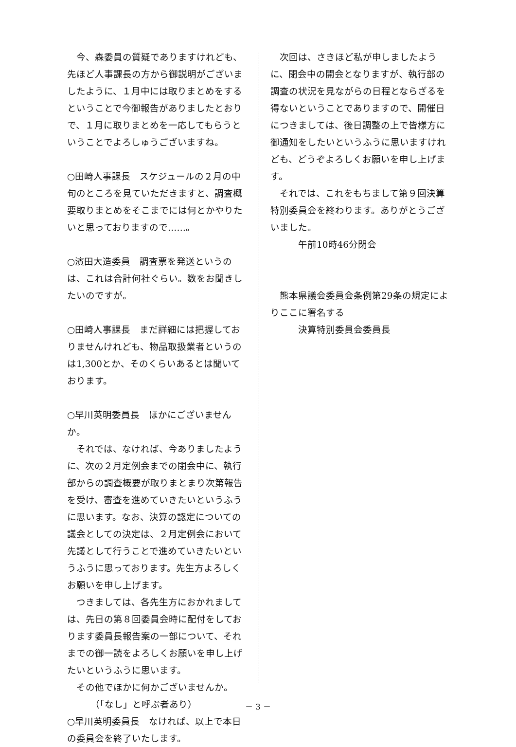今、森委員の質疑でありますけれども、先ほど人事課長の方から御説明がございましたように、１月中には取りまとめをするということで今御報告がありましたとおりで、１月に取りまとめを一応してもらうということでよろしゅうございますね。
○田崎人事課長　スケジュールの２月の中旬のところを見ていただきますと、調査概要取りまとめをそこまでには何とかやりたいと思っておりますので……。
○濱田大造委員　調査票を発送というのは、これは合計何社ぐらい。数をお聞きしたいのですが。
○田崎人事課長　まだ詳細には把握しておりませんけれども、物品取扱業者というのは1,300とか、そのくらいあるとは聞いております。
○早川英明委員長　ほかにございませんか。
　それでは、なければ、今ありましたように、次の２月定例会までの閉会中に、執行部からの調査概要が取りまとまり次第報告を受け、審査を進めていきたいというふうに思います。なお、決算の認定についての議会としての決定は、２月定例会において先議として行うことで進めていきたいというふうに思っております。先生方よろしくお願いを申し上げます。
　つきましては、各先生方におかれましては、先日の第８回委員会時に配付をしております委員長報告案の一部について、それまでの御一読をよろしくお願いを申し上げたいというふうに思います。
　その他でほかに何かございませんか。
　　　（「なし」と呼ぶ者あり）
○早川英明委員長　なければ、以上で本日の委員会を終了いたします。
　次回は、さきほど私が申しましたように、閉会中の開会となりますが、執行部の調査の状況を見ながらの日程とならざるを得ないということでありますので、開催日につきましては、後日調整の上で皆様方に御通知をしたいというふうに思いますけれども、どうぞよろしくお願いを申し上げます。
　それでは、これをもちまして第９回決算特別委員会を終わります。ありがとうございました。
　　　午前10時46分閉会
　熊本県議会委員会条例第29条の規定によりここに署名する
　　　決算特別委員会委員長
－ 3 －